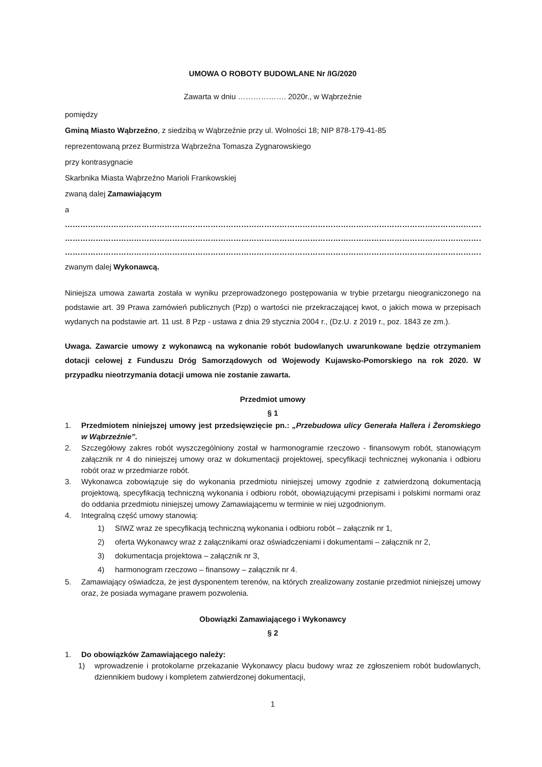UMOWA O ROBOTY BUDOWLANE Nr /IG/2020
Zawarta w dniu ………………. 2020r., w Wąbrzeźnie
pomiędzy
Gminą Miasto Wąbrzeźno, z siedzibą w Wąbrzeźnie przy ul. Wolności 18; NIP 878-179-41-85
reprezentowaną przez Burmistrza Wąbrzeźna Tomasza Zygnarowskiego
przy kontrasygnacie
Skarbnika Miasta Wąbrzeźno Marioli Frankowskiej
zwaną dalej Zamawiającym
a
……………………………………………………………………………………………………………………………………………………………………
……………………………………………………………………………………………………………………………………………………………………
……………………………………………………………………………………………………………………………………………………………………
zwanym dalej Wykonawcą.
Niniejsza umowa zawarta została w wyniku przeprowadzonego postępowania w trybie przetargu nieograniczonego na podstawie art. 39 Prawa zamówień publicznych (Pzp) o wartości nie przekraczającej kwot, o jakich mowa w przepisach wydanych na podstawie art. 11 ust. 8 Pzp - ustawa z dnia 29 stycznia 2004 r., (Dz.U. z 2019 r., poz. 1843 ze zm.).
Uwaga. Zawarcie umowy z wykonawcą na wykonanie robót budowlanych uwarunkowane będzie otrzymaniem dotacji celowej z Funduszu Dróg Samorządowych od Wojewody Kujawsko-Pomorskiego na rok 2020. W przypadku nieotrzymania dotacji umowa nie zostanie zawarta.
Przedmiot umowy
§ 1
1. Przedmiotem niniejszej umowy jest przedsięwzięcie pn.: „Przebudowa ulicy Generała Hallera i Żeromskiego w Wąbrzeźnie”.
2. Szczegółowy zakres robót wyszczególniony został w harmonogramie rzeczowo - finansowym robót, stanowiącym załącznik nr 4 do niniejszej umowy oraz w dokumentacji projektowej, specyfikacji technicznej wykonania i odbioru robót oraz w przedmiarze robót.
3. Wykonawca zobowiązuje się do wykonania przedmiotu niniejszej umowy zgodnie z zatwierdzoną dokumentacją projektową, specyfikacją techniczną wykonania i odbioru robót, obowiązującymi przepisami i polskimi normami oraz do oddania przedmiotu niniejszej umowy Zamawiającemu w terminie w niej uzgodnionym.
4. Integralną część umowy stanowią:
1) SIWZ wraz ze specyfikacją techniczną wykonania i odbioru robót – załącznik nr 1,
2) oferta Wykonawcy wraz z załącznikami oraz oświadczeniami i dokumentami – załącznik nr 2,
3) dokumentacja projektowa – załącznik nr 3,
4) harmonogram rzeczowo – finansowy – załącznik nr 4.
5. Zamawiający oświadcza, że jest dysponentem terenów, na których zrealizowany zostanie przedmiot niniejszej umowy oraz, że posiada wymagane prawem pozwolenia.
Obowiązki Zamawiającego i Wykonawcy
§ 2
1. Do obowiązków Zamawiającego należy:
1) wprowadzenie i protokolarne przekazanie Wykonawcy placu budowy wraz ze zgłoszeniem robót budowlanych, dziennikiem budowy i kompletem zatwierdzonej dokumentacji,
1